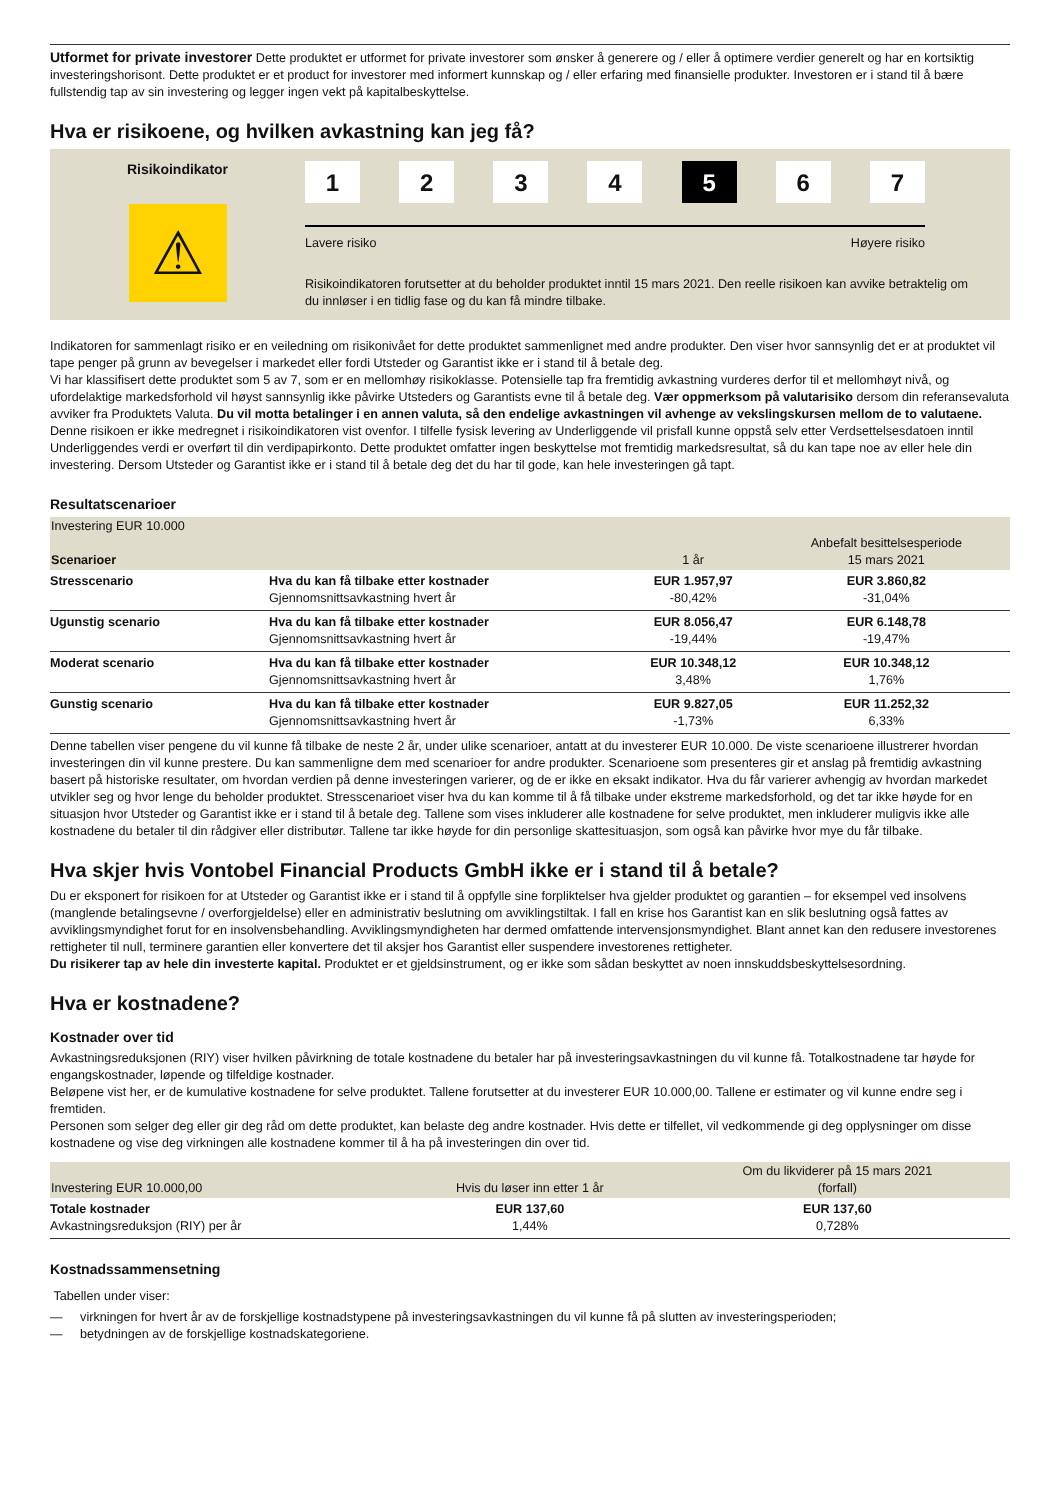Utformet for private investorer Dette produktet er utformet for private investorer som ønsker å generere og / eller å optimere verdier generelt og har en kortsiktig investeringshorisont. Dette produktet er et product for investorer med informert kunnskap og / eller erfaring med finansielle produkter. Investoren er i stand til å bære fullstendig tap av sin investering og legger ingen vekt på kapitalbeskyttelse.
Hva er risikoene, og hvilken avkastning kan jeg få?
Risikoindikator
⚠
1234 5 6 7
Lavere risiko Høyere risiko
Risikoindikatoren forutsetter at du beholder produktet inntil 15 mars 2021. Den reelle risikoen kan avvike betraktelig om du innløser i en tidlig fase og du kan få mindre tilbake.
Indikatoren for sammenlagt risiko er en veiledning om risikonivået for dette produktet sammenlignet med andre produkter. Den viser hvor sannsynlig det er at produktet vil tape penger på grunn av bevegelser i markedet eller fordi Utsteder og Garantist ikke er i stand til å betale deg.
Vi har klassifisert dette produktet som 5 av 7, som er en mellomhøy risikoklasse. Potensielle tap fra fremtidig avkastning vurderes derfor til et mellomhøyt nivå, og ufordelaktige markedsforhold vil høyst sannsynlig ikke påvirke Utsteders og Garantists evne til å betale deg. Vær oppmerksom på valutarisiko dersom din referansevaluta avviker fra Produktets Valuta. Du vil motta betalinger i en annen valuta, så den endelige avkastningen vil avhenge av vekslingskursen mellom de to valutaene. Denne risikoen er ikke medregnet i risikoindikatoren vist ovenfor. I tilfelle fysisk levering av Underliggende vil prisfall kunne oppstå selv etter Verdsettelsesdatoen inntil Underliggendes verdi er overført til din verdipapirkonto. Dette produktet omfatter ingen beskyttelse mot fremtidig markedsresultat, så du kan tape noe av eller hele din investering. Dersom Utsteder og Garantist ikke er i stand til å betale deg det du har til gode, kan hele investeringen gå tapt.
Resultatscenarioer
| Investering EUR 10.000 Scenarioer | | 1 år | Anbefalt besittelsesperiode 15 mars 2021 |
| --- | --- | --- | --- |
| Stresscenario | Hva du kan få tilbake etter kostnader Gjennomsnittsavkastning hvert år | EUR 1.957,97 -80,42% | EUR 3.860,82 -31,04% |
| Ugunstig scenario | Hva du kan få tilbake etter kostnader Gjennomsnittsavkastning hvert år | EUR 8.056,47 -19,44% | EUR 6.148,78 -19,47% |
| Moderat scenario | Hva du kan få tilbake etter kostnader Gjennomsnittsavkastning hvert år | EUR 10.348,12 3,48% | EUR 10.348,12 1,76% |
| Gunstig scenario | Hva du kan få tilbake etter kostnader Gjennomsnittsavkastning hvert år | EUR 9.827,05 -1,73% | EUR 11.252,32 6,33% |
Denne tabellen viser pengene du vil kunne få tilbake de neste 2 år, under ulike scenarioer, antatt at du investerer EUR 10.000. De viste scenarioene illustrerer hvordan investeringen din vil kunne prestere. Du kan sammenligne dem med scenarioer for andre produkter. Scenarioene som presenteres gir et anslag på fremtidig avkastning basert på historiske resultater, om hvordan verdien på denne investeringen varierer, og de er ikke en eksakt indikator. Hva du får varierer avhengig av hvordan markedet utvikler seg og hvor lenge du beholder produktet. Stresscenarioet viser hva du kan komme til å få tilbake under ekstreme markedsforhold, og det tar ikke høyde for en situasjon hvor Utsteder og Garantist ikke er i stand til å betale deg. Tallene som vises inkluderer alle kostnadene for selve produktet, men inkluderer muligvis ikke alle kostnadene du betaler til din rådgiver eller distributør. Tallene tar ikke høyde for din personlige skattesituasjon, som også kan påvirke hvor mye du får tilbake.
Hva skjer hvis Vontobel Financial Products GmbH ikke er i stand til å betale?
Du er eksponert for risikoen for at Utsteder og Garantist ikke er i stand til å oppfylle sine forpliktelser hva gjelder produktet og garantien – for eksempel ved insolvens (manglende betalingsevne / overforgjeldelse) eller en administrativ beslutning om avviklingstiltak. I fall en krise hos Garantist kan en slik beslutning også fattes av avviklingsmyndighet forut for en insolvensbehandling. Avviklingsmyndigheten har dermed omfattende intervensjonsmyndighet. Blant annet kan den redusere investorenes rettigheter til null, terminere garantien eller konvertere det til aksjer hos Garantist eller suspendere investorenes rettigheter.
Du risikerer tap av hele din investerte kapital. Produktet er et gjeldsinstrument, og er ikke som sådan beskyttet av noen innskuddsbeskyttelsesordning.
Hva er kostnadene?
Kostnader over tid
Avkastningsreduksjonen (RIY) viser hvilken påvirkning de totale kostnadene du betaler har på investeringsavkastningen du vil kunne få. Totalkostnadene tar høyde for engangskostnader, løpende og tilfeldige kostnader.
Beløpene vist her, er de kumulative kostnadene for selve produktet. Tallene forutsetter at du investerer EUR 10.000,00. Tallene er estimater og vil kunne endre seg i fremtiden.
Personen som selger deg eller gir deg råd om dette produktet, kan belaste deg andre kostnader. Hvis dette er tilfellet, vil vedkommende gi deg opplysninger om disse kostnadene og vise deg virkningen alle kostnadene kommer til å ha på investeringen din over tid.
| Investering EUR 10.000,00 | Hvis du løser inn etter 1 år | Om du likviderer på 15 mars 2021 (forfall) |
| --- | --- | --- |
| Totale kostnader Avkastningsreduksjon (RIY) per år | EUR 137,60 1,44% | EUR 137,60 0,728% |
Kostnadssammensetning
Tabellen under viser:
— virkningen for hvert år av de forskjellige kostnadstypene på investeringsavkastningen du vil kunne få på slutten av investeringsperioden;
— betydningen av de forskjellige kostnadskategoriene.